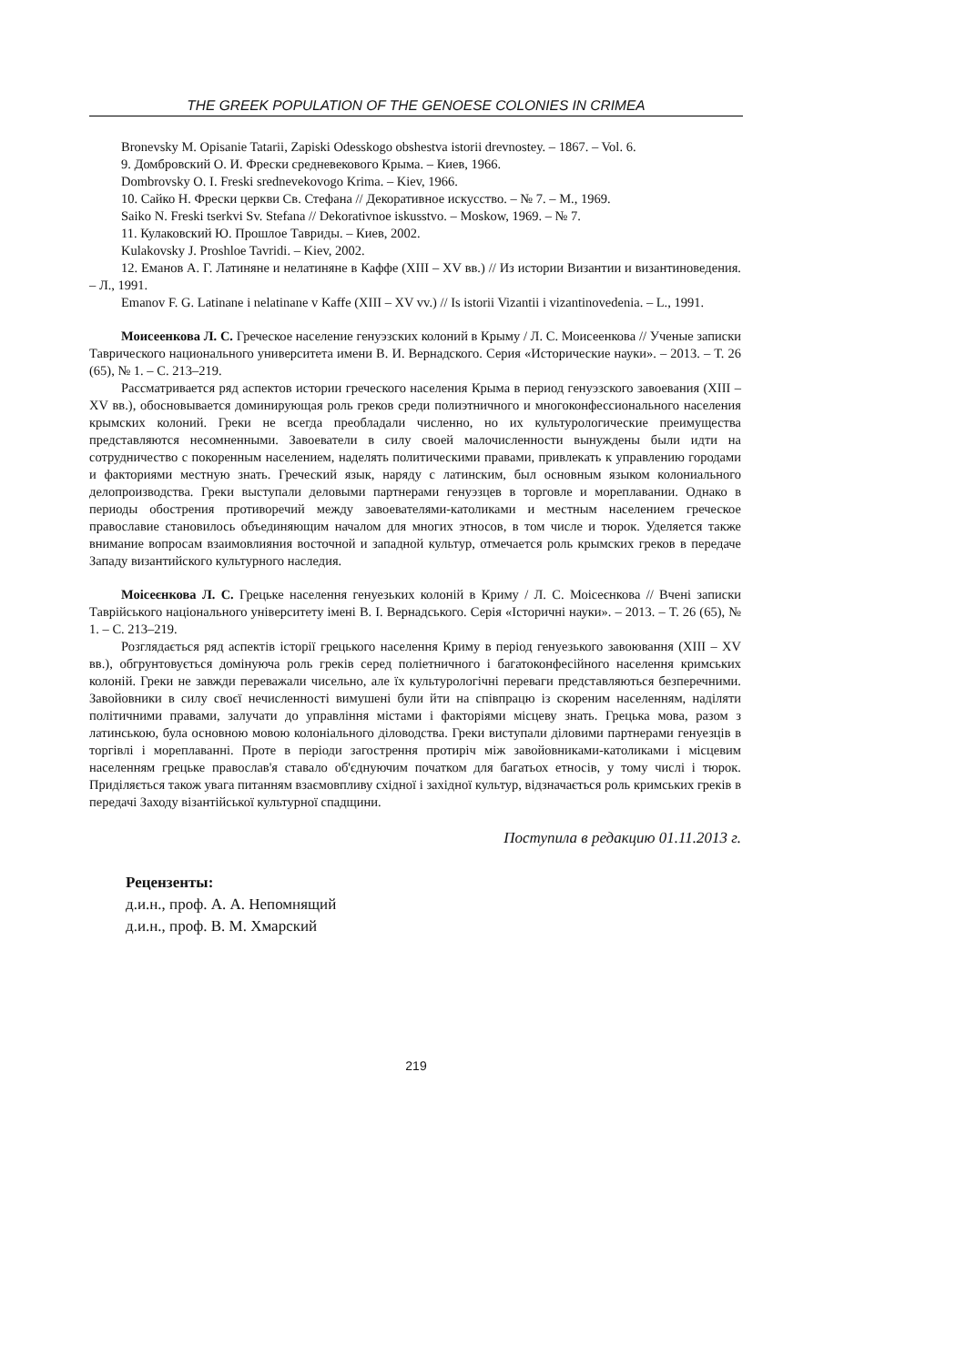THE GREEK POPULATION OF THE GENOESE COLONIES IN CRIMEA
Bronevsky M. Opisanie Tatarii, Zapiski Odesskogo obshestva istorii drevnostey. – 1867. – Vol. 6.
9. Домбровский О. И. Фрески средневекового Крыма. – Киев, 1966.
Dombrovsky O. I. Freski srednevekovogo Krima. – Kiev, 1966.
10. Сайко Н. Фрески церкви Св. Стефана // Декоративное искусство. – № 7. – М., 1969.
Saiko N. Freski tserkvi Sv. Stefana // Dekorativnoe iskusstvo. – Moskow, 1969. – № 7.
11. Кулаковский Ю. Прошлое Тавриды. – Киев, 2002.
Kulakovsky J. Proshloe Tavridi. – Kiev, 2002.
12. Еманов А. Г. Латиняне и нелатиняне в Каффе (XIII – XV вв.) // Из истории Византии и византиноведения. – Л., 1991.
Emanov F. G. Latinane i nelatinane v Kaffe (XIII – XV vv.) // Is istorii Vizantii i vizantinovedenia. – L., 1991.
Моисеенкова Л. С. Греческое население генуэзских колоний в Крыму / Л. С. Моисеенкова // Ученые записки Таврического национального университета имени В. И. Вернадского. Серия «Исторические науки». – 2013. – Т. 26 (65), № 1. – С. 213–219.
Рассматривается ряд аспектов истории греческого населения Крыма в период генуэзского завоевания (XIII – XV вв.), обосновывается доминирующая роль греков среди полиэтничного и многоконфессионального населения крымских колоний. Греки не всегда преобладали численно, но их культурологические преимущества представляются несомненными. Завоеватели в силу своей малочисленности вынуждены были идти на сотрудничество с покоренным населением, наделять политическими правами, привлекать к управлению городами и факториями местную знать. Греческий язык, наряду с латинским, был основным языком колониального делопроизводства. Греки выступали деловыми партнерами генуэзцев в торговле и мореплавании. Однако в периоды обострения противоречий между завоевателями-католиками и местным населением греческое православие становилось объединяющим началом для многих этносов, в том числе и тюрок. Уделяется также внимание вопросам взаимовлияния восточной и западной культур, отмечается роль крымских греков в передаче Западу византийского культурного наследия.
Моісеєнкова Л. С. Грецьке населення генуезьких колоній в Криму / Л. С. Моісеєнкова // Вчені записки Таврійського національного університету імені В. І. Вернадського. Серія «Історичні науки». – 2013. – Т. 26 (65), № 1. – С. 213–219.
Розглядається ряд аспектів історії грецького населення Криму в період генуезького завоювання (XIII – XV вв.), обгрунтовується домінуюча роль греків серед поліетничного і багатоконфесійного населення кримських колоній. Греки не завжди переважали чисельно, але їх культурологічні переваги представляються безперечними. Завойовники в силу своєї нечисленності вимушені були йти на співпрацю із скореним населенням, наділяти політичними правами, залучати до управління містами і факторіями місцеву знать. Грецька мова, разом з латинською, була основною мовою колоніального діловодства. Греки виступали діловими партнерами генуезців в торгівлі і мореплаванні. Проте в періоди загострення протиріч між завойовниками-католиками і місцевим населенням грецьке православ'я ставало об'єднуючим початком для багатьох етносів, у тому числі і тюрок. Приділяється також увага питанням взаємовпливу східної і західної культур, відзначається роль кримських греків в передачі Заходу візантійської культурної спадщини.
Поступила в редакцию 01.11.2013 г.
Рецензенты:
д.и.н., проф. А. А. Непомнящий
д.и.н., проф. В. М. Хмарский
219